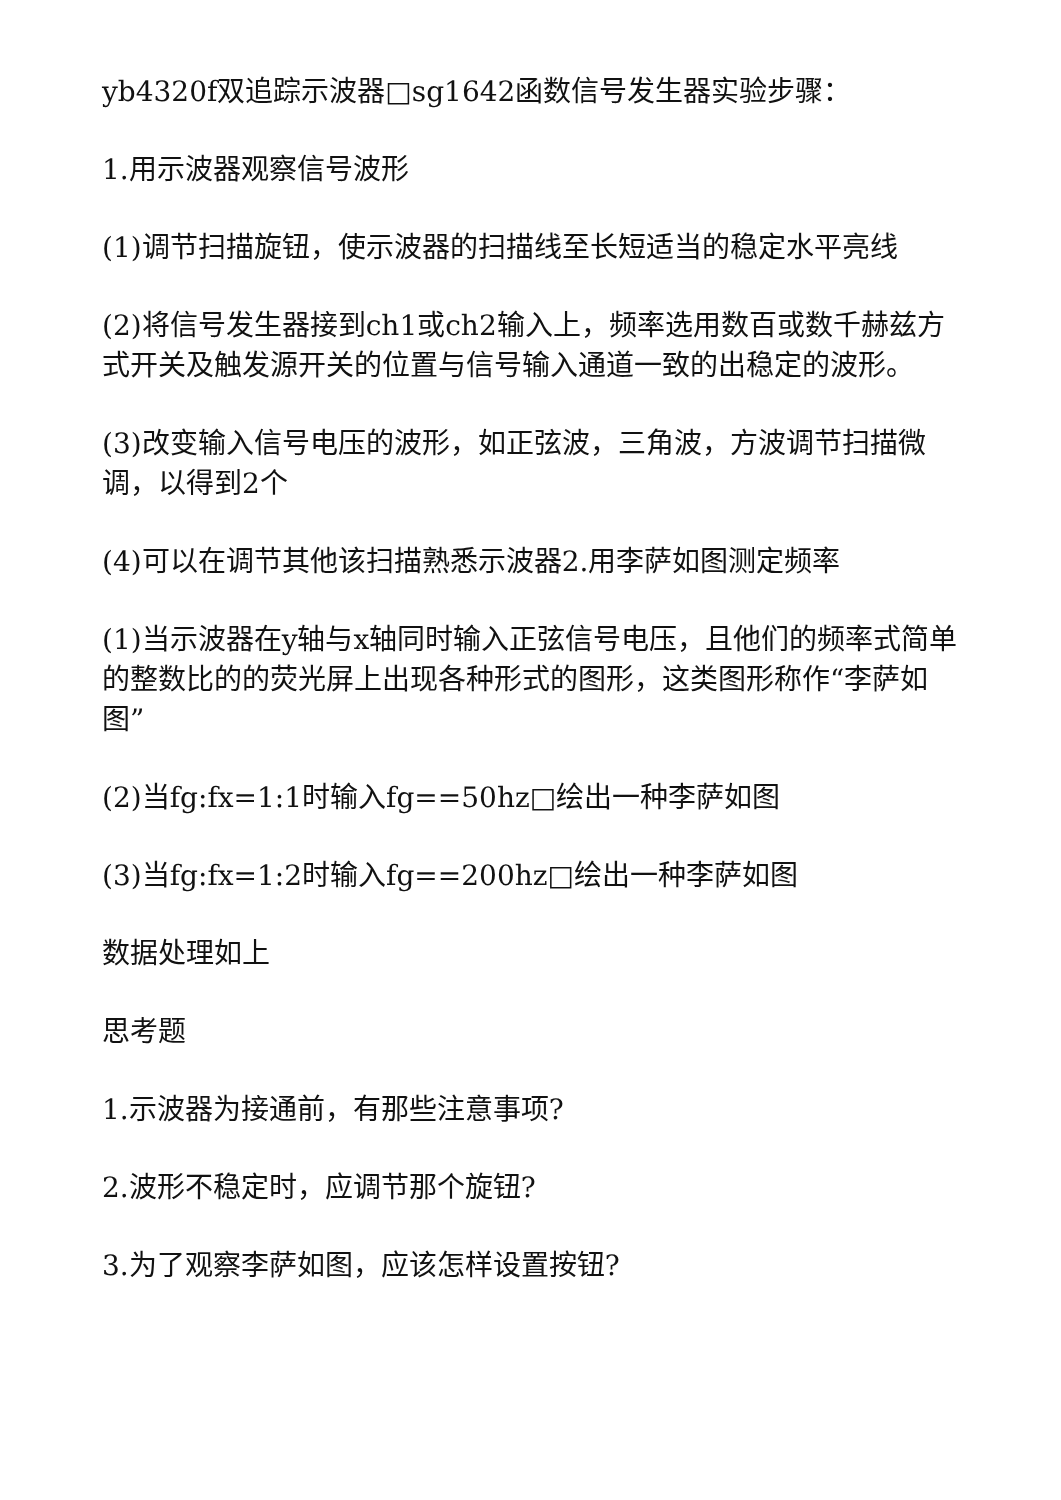yb4320f双追踪示波器□sg1642函数信号发生器实验步骤：
1.用示波器观察信号波形
(1)调节扫描旋钮，使示波器的扫描线至长短适当的稳定水平亮线
(2)将信号发生器接到ch1或ch2输入上，频率选用数百或数千赫兹方式开关及触发源开关的位置与信号输入通道一致的出稳定的波形。
(3)改变输入信号电压的波形，如正弦波，三角波，方波调节扫描微调，以得到2个
(4)可以在调节其他该扫描熟悉示波器2.用李萨如图测定频率
(1)当示波器在y轴与x轴同时输入正弦信号电压，且他们的频率式简单的整数比的的荧光屏上出现各种形式的图形，这类图形称作“李萨如图”
(2)当fg:fx=1:1时输入fg==50hz□绘出一种李萨如图
(3)当fg:fx=1:2时输入fg==200hz□绘出一种李萨如图
数据处理如上
思考题
1.示波器为接通前，有那些注意事项?
2.波形不稳定时，应调节那个旋钮?
3.为了观察李萨如图，应该怎样设置按钮?